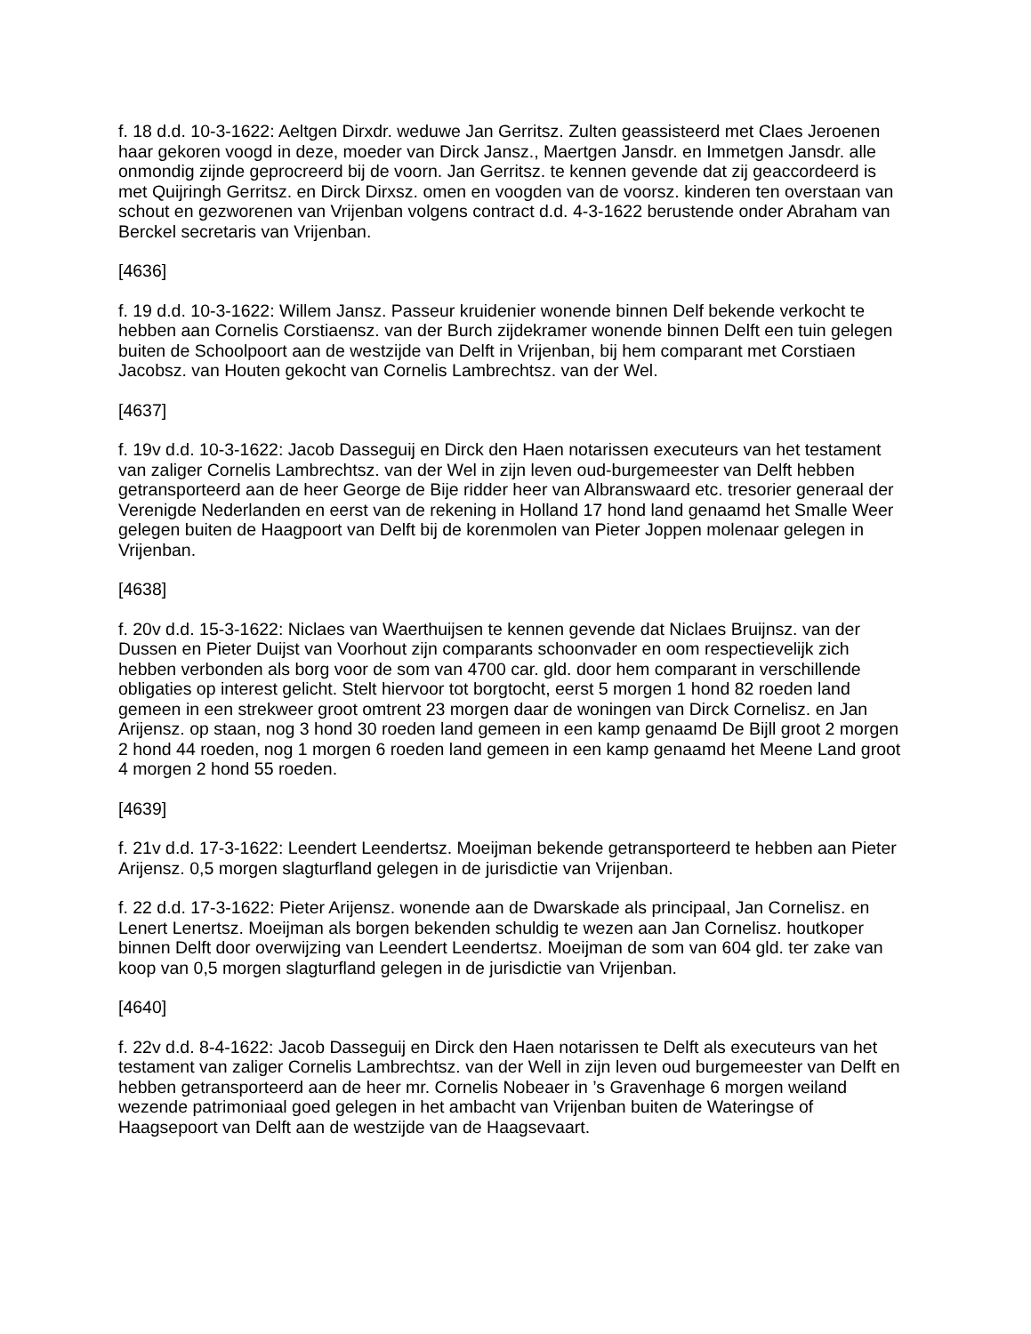f. 18 d.d. 10-3-1622: Aeltgen Dirxdr. weduwe Jan Gerritsz. Zulten geassisteerd met Claes Jeroenen haar gekoren voogd in deze, moeder van Dirck Jansz., Maertgen Jansdr. en Immetgen Jansdr. alle onmondig zijnde geprocreerd bij de voorn. Jan Gerritsz. te kennen gevende dat zij geaccordeerd is met Quijringh Gerritsz. en Dirck Dirxsz. omen en voogden van de voorsz. kinderen ten overstaan van schout en gezworenen van Vrijenban volgens contract d.d. 4-3-1622 berustende onder Abraham van Berckel secretaris van Vrijenban.
[4636]
f. 19 d.d. 10-3-1622: Willem Jansz. Passeur kruidenier wonende binnen Delf bekende verkocht te hebben aan Cornelis Corstiaensz. van der Burch zijdekramer wonende binnen Delft een tuin gelegen buiten de Schoolpoort aan de westzijde van Delft in Vrijenban, bij hem comparant met Corstiaen Jacobsz. van Houten gekocht van Cornelis Lambrechtsz. van der Wel.
[4637]
f. 19v d.d. 10-3-1622: Jacob Dasseguij en Dirck den Haen notarissen executeurs van het testament van zaliger Cornelis Lambrechtsz. van der Wel in zijn leven oud-burgemeester van Delft hebben getransporteerd aan de heer George de Bije ridder heer van Albranswaard etc. tresorier generaal der Verenigde Nederlanden en eerst van de rekening in Holland 17 hond land genaamd het Smalle Weer gelegen buiten de Haagpoort van Delft bij de korenmolen van Pieter Joppen molenaar gelegen in Vrijenban.
[4638]
f. 20v d.d. 15-3-1622: Niclaes van Waerthuijsen te kennen gevende dat Niclaes Bruijnsz. van der Dussen en Pieter Duijst van Voorhout zijn comparants schoonvader en oom respectievelijk zich hebben verbonden als borg voor de som van 4700 car. gld. door hem comparant in verschillende obligaties op interest gelicht. Stelt hiervoor tot borgtocht, eerst 5 morgen 1 hond 82 roeden land gemeen in een strekweer groot omtrent 23 morgen daar de woningen van Dirck Cornelisz. en Jan Arijensz. op staan, nog 3 hond 30 roeden land gemeen in een kamp genaamd De Bijll groot 2 morgen 2 hond 44 roeden, nog 1 morgen 6 roeden land gemeen in een kamp genaamd het Meene Land groot 4 morgen 2 hond 55 roeden.
[4639]
f. 21v d.d. 17-3-1622: Leendert Leendertsz. Moeijman bekende getransporteerd te hebben aan Pieter Arijensz. 0,5 morgen slagturfland gelegen in de jurisdictie van Vrijenban.
f. 22 d.d. 17-3-1622: Pieter Arijensz. wonende aan de Dwarskade als principaal, Jan Cornelisz. en Lenert Lenertsz. Moeijman als borgen bekenden schuldig te wezen aan Jan Cornelisz. houtkoper binnen Delft door overwijzing van Leendert Leendertsz. Moeijman de som van 604 gld. ter zake van koop van 0,5 morgen slagturfland gelegen in de jurisdictie van Vrijenban.
[4640]
f. 22v d.d. 8-4-1622: Jacob Dasseguij en Dirck den Haen notarissen te Delft als executeurs van het testament van zaliger Cornelis Lambrechtsz. van der Well in zijn leven oud burgemeester van Delft en hebben getransporteerd aan de heer mr. Cornelis Nobeaer in ’s Gravenhage 6 morgen weiland wezende patrimoniaal goed gelegen in het ambacht van Vrijenban buiten de Wateringse of Haagsepoort van Delft aan de westzijde van de Haagsevaart.